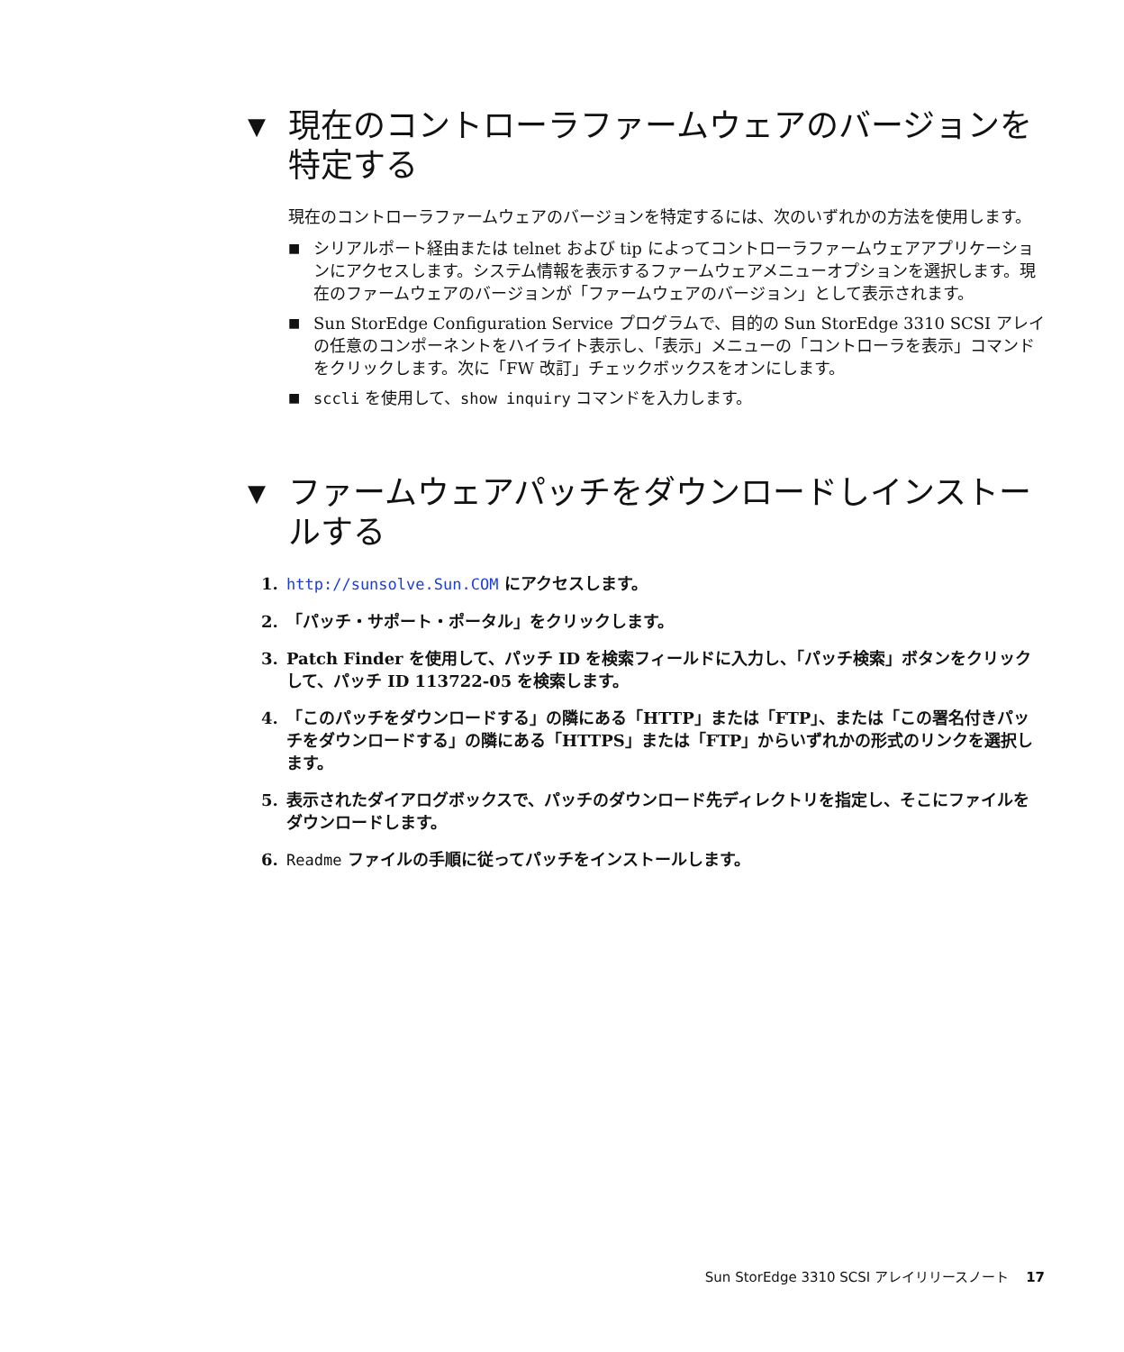▼ 現在のコントローラファームウェアのバージョンを特定する
現在のコントローラファームウェアのバージョンを特定するには、次のいずれかの方法を使用します。
■ シリアルポート経由または telnet および tip によってコントローラファームウェアアプリケーションにアクセスします。システム情報を表示するファームウェアメニューオプションを選択します。現在のファームウェアのバージョンが「ファームウェアのバージョン」として表示されます。
■ Sun StorEdge Configuration Service プログラムで、目的の Sun StorEdge 3310 SCSI アレイの任意のコンポーネントをハイライト表示し、「表示」メニューの「コントローラを表示」コマンドをクリックします。次に「FW 改訂」チェックボックスをオンにします。
■ sccli を使用して、show inquiry コマンドを入力します。
▼ ファームウェアパッチをダウンロードしインストールする
1. http://sunsolve.Sun.COM にアクセスします。
2. 「パッチ・サポート・ポータル」をクリックします。
3. Patch Finder を使用して、パッチ ID を検索フィールドに入力し、「パッチ検索」ボタンをクリックして、パッチ ID 113722-05 を検索します。
4. 「このパッチをダウンロードする」の隣にある「HTTP」または「FTP」、または「この署名付きパッチをダウンロードする」の隣にある「HTTPS」または「FTP」からいずれかの形式のリンクを選択します。
5. 表示されたダイアログボックスで、パッチのダウンロード先ディレクトリを指定し、そこにファイルをダウンロードします。
6. Readme ファイルの手順に従ってパッチをインストールします。
Sun StorEdge 3310 SCSI アレイリリースノート 17